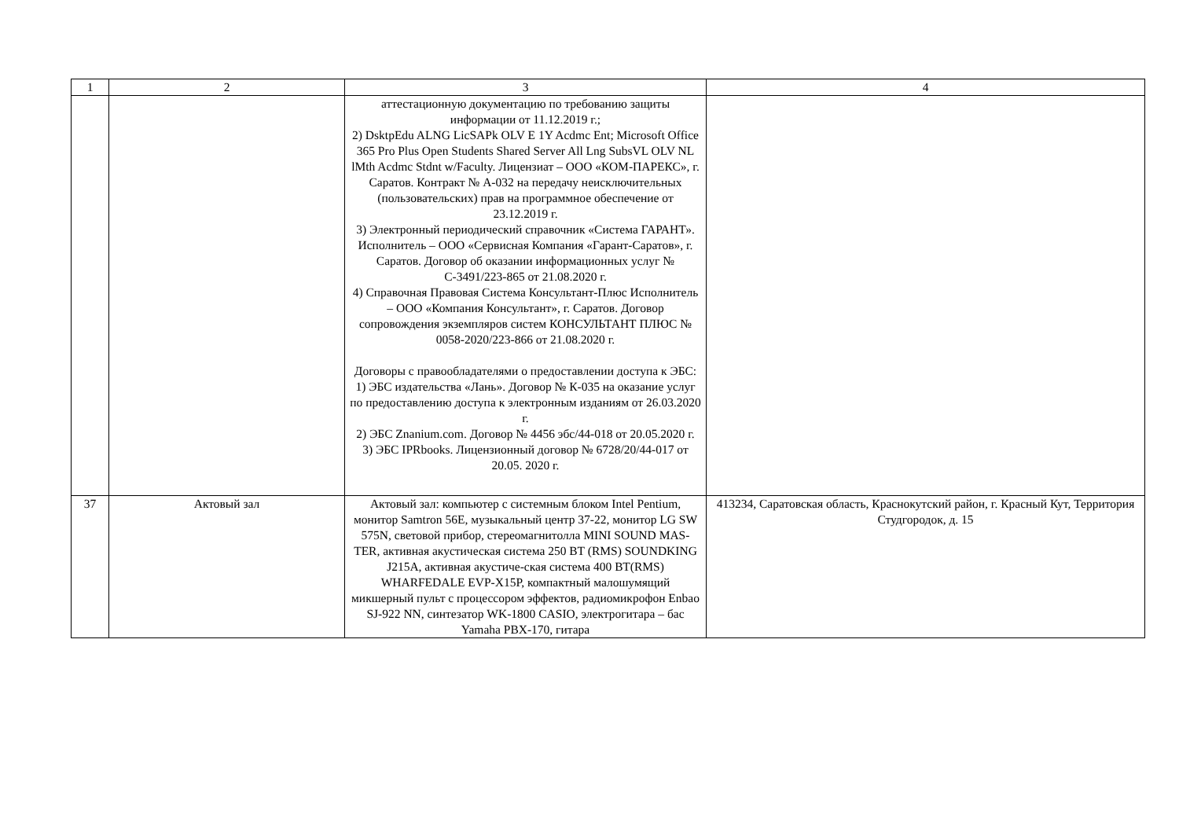| 1 | 2 | 3 | 4 |
| | | аттестационную документацию по требованию защиты информации от 11.12.2019 г.; 2) DsktpEdu ALNG LicSAPk OLV E 1Y Acdmc Ent; Microsoft Office 365 Pro Plus Open Students Shared Server All Lng SubsVL OLV NL lMth Acdmc Stdnt w/Faculty. Лицензиат – ООО «КОМ-ПАРЕКС», г. Саратов. Контракт № А-032 на передачу неисключительных (пользовательских) прав на программное обеспечение от 23.12.2019 г. 3) Электронный периодический справочник «Система ГАРАНТ». Исполнитель – ООО «Сервисная Компания «Гарант-Саратов», г. Саратов. Договор об оказании информационных услуг № С-3491/223-865 от 21.08.2020 г. 4) Справочная Правовая Система Консультант-Плюс Исполнитель – ООО «Компания Консультант», г. Саратов. Договор сопровождения экземпляров систем КОНСУЛЬТАНТ ПЛЮС № 0058-2020/223-866 от 21.08.2020 г. Договоры с правообладателями о предоставлении доступа к ЭБС: 1) ЭБС издательства «Лань». Договор № К-035 на оказание услуг по предоставлению доступа к электронным изданиям от 26.03.2020 г. 2) ЭБС Znanium.com. Договор № 4456 эбс/44-018 от 20.05.2020 г. 3) ЭБС IPRbooks. Лицензионный договор № 6728/20/44-017 от 20.05. 2020 г. | |
| 37 | Актовый зал | Актовый зал: компьютер с системным блоком Intel Pentium, монитор Samtron 56E, музыкальный центр 37-22, монитор LG SW 575N, световой прибор, стереомагнитолла MINI SOUND MAS-TER, активная акустическая система 250 ВТ (RMS) SOUNDKING J215A, активная акустиче-ская система 400 ВТ(RMS) WHARFEDALE EVP-X15P, компактный малошумящий микшерный пульт с процессором эффектов, радиомикрофон Enbao SJ-922 NN, синтезатор WK-1800 CASIO, электрогитара – бас Yamaha PBX-170, гитара | 413234, Саратовская область, Краснокутский район, г. Красный Кут, Территория Студгородок, д. 15 |